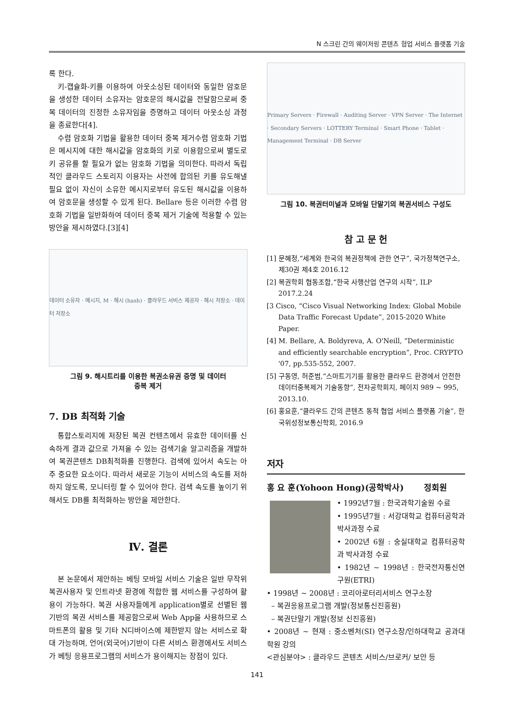N 스크린 간의 웨이저링 콘텐츠 협업 서비스 플랫폼 기술
록 한다.
키-캡슐화-키를 이용하여 아웃소싱된 데이터와 동일한 암호문을 생성한 데이터 소유자는 암호문의 해시값을 전달함으로써 중복 데이터의 진정한 소유자임을 증명하고 데이터 아웃소싱 과정을 종료한다[4].
수렴 암호화 기법을 활용한 데이터 중복 제거수렴 암호화 기법은 메시지에 대한 해시값을 암호화의 키로 이용함으로써 별도로 키 공유를 할 필요가 없는 암호화 기법을 의미한다. 따라서 독립적인 클라우드 스토리지 이용자는 사전에 합의된 키를 유도해낼 필요 없이 자신이 소유한 메시지로부터 유도된 해시값을 이용하여 암호문을 생성할 수 있게 된다. Bellare 등은 이러한 수렴 암호화 기법을 일반화하여 데이터 중복 제거 기술에 적용할 수 있는 방안을 제시하였다.[3][4]
데이터 소유자 · 메시지, M · 해시 (hash) · 클라우드 서비스 제공자 · 해시 저장소 · 데이터 저장소
그림 9. 해시트리를 이용한 복권소유권 증명 및 데이터
중복 제거
7. DB 최적화 기술
통합스토리지에 저장된 복권 컨텐츠에서 유효한 데이터를 신속하게 결과 값으로 가져올 수 있는 검색기술 알고리즘을 개발하여 복권콘텐츠 DB최적화를 진행한다. 검색에 있어서 속도는 아주 중요한 요소이다. 따라서 새로운 기능이 서비스의 속도를 저하하지 않도록, 모니터링 할 수 있어야 한다. 검색 속도를 높이기 위해서도 DB를 최적화하는 방안을 제안한다.
Ⅳ. 결론
본 논문에서 제안하는 베팅 모바일 서비스 기술은 일반 무작위 복권사용자 및 인트라넷 환경에 적합한 웹 서비스를 구성하여 활용이 가능하다. 복권 사용자들에게 application별로 선별된 웹기반의 복권 서비스를 제공함으로써 Web App을 사용하므로 스마트폰의 활용 및 기타 N디바이스에 제한받지 않는 서비스로 확대 가능하며, 언어(외국어)기반이 다른 서비스 환경에서도 서비스가 베팅 응용프로그램의 서비스가 용이해지는 장점이 있다.
Primary Servers · Firewall · Auditing Server · VPN Server · The Internet · Secondary Servers · LOTTERY Terminal · Smart Phone · Tablet · Management Terminal · DB Server
그림 10. 복권터미널과 모바일 단말기의 복권서비스 구성도
참 고 문 헌
[1] 문혜정,“세계와 한국의 복권정책에 관한 연구”, 국가정책연구소, 제30권 제4호 2016.12
[2] 복권학회 협동조합,“한국 사행산업 연구의 시작”, ILP 2017.2.24
[3 Cisco, “Cisco Visual Networking Index: Global Mobile Data Traffic Forecast Update”, 2015-2020 White Paper.
[4] M. Bellare, A. Boldyreva, A. O'Neill, “Deterministic and efficiently searchable encryption”, Proc. CRYPTO '07, pp.535-552, 2007.
[5] 구동영, 허준범,“스마트기기를 활용한 클라우드 환경에서 안전한 데이터중복제거 기술동향”, 전자공학회지, 페이지 989 ~ 995, 2013.10.
[6] 홍요훈,“클라우드 간의 콘텐츠 동적 협업 서비스 플랫폼 기술”, 한국위성정보통신학회, 2016.9
저자
홍 요 훈(Yohoon Hong)(공학박사) 정회원
• 1992년7월 : 한국과학기술원 수료
• 1995년7월 : 서강대학교 컴퓨터공학과 박사과정 수료
• 2002년 6월 : 숭실대학교 컴퓨터공학과 박사과정 수료
• 1982년 ~ 1998년 : 한국전자통신연구원(ETRI)
• 1998년 ~ 2008년 : 코리아로터리서비스 연구소장
– 복권응용프로그램 개발(정보통신진흥원)
– 복권단말기 개발(정보 신진흥원)
• 2008년 ~ 현재 : 중소벤처(SI) 연구소장/인하대학교 공과대학원 강의
<관심분야> : 클라우드 콘텐츠 서비스/브로커/ 보안 등
141